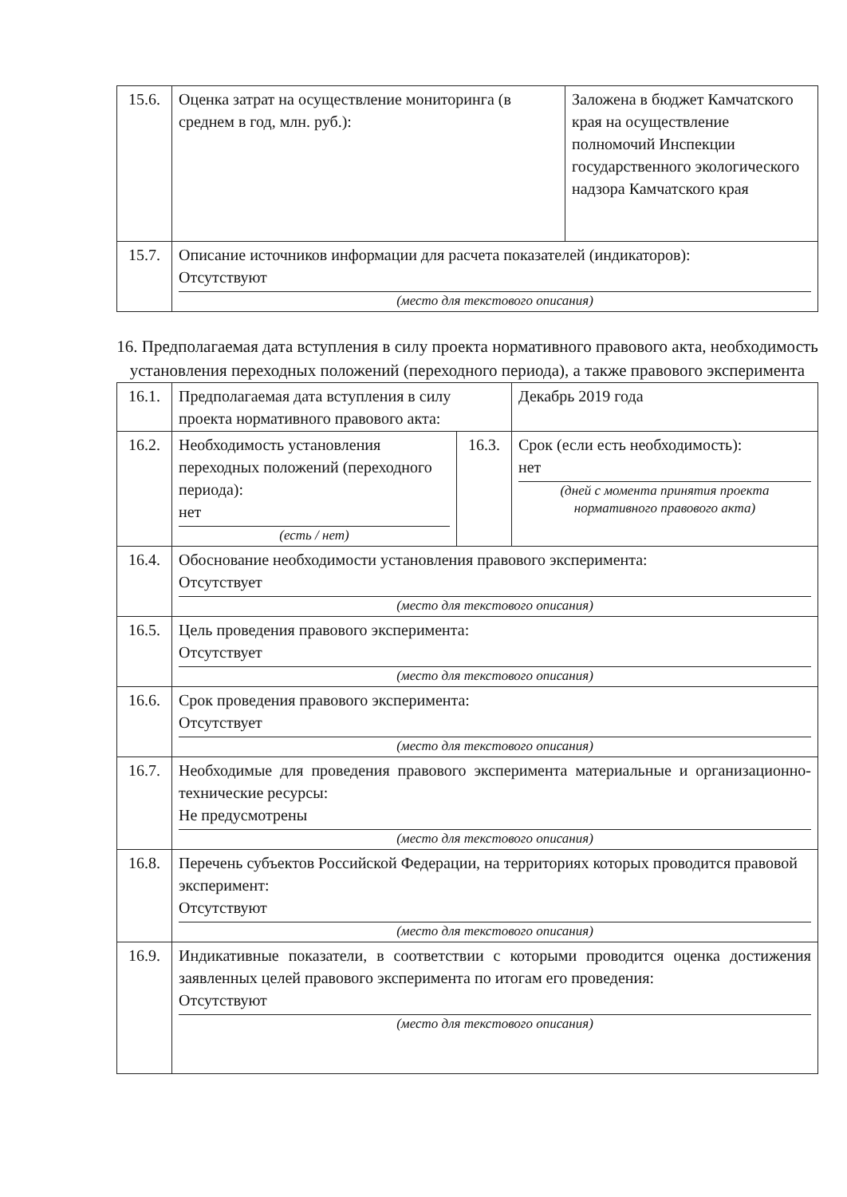| 15.6. | Оценка затрат на осуществление мониторинга (в среднем в год, млн. руб.): | Заложена в бюджет Камчатского края на осуществление полномочий Инспекции государственного экологического надзора Камчатского края |
| 15.7. | Описание источников информации для расчета показателей (индикаторов): Отсутствуют (место для текстового описания) | |
16. Предполагаемая дата вступления в силу проекта нормативного правового акта, необходимость установления переходных положений (переходного периода), а также правового эксперимента
| 16.1. | Предполагаемая дата вступления в силу проекта нормативного правового акта: | | Декабрь 2019 года |
| 16.2. | Необходимость установления переходных положений (переходного периода): нет (есть / нет) | 16.3. | Срок (если есть необходимость): нет (дней с момента принятия проекта нормативного правового акта) |
| 16.4. | Обоснование необходимости установления правового эксперимента: Отсутствует (место для текстового описания) | | |
| 16.5. | Цель проведения правового эксперимента: Отсутствует (место для текстового описания) | | |
| 16.6. | Срок проведения правового эксперимента: Отсутствует (место для текстового описания) | | |
| 16.7. | Необходимые для проведения правового эксперимента материальные и организационно-технические ресурсы: Не предусмотрены (место для текстового описания) | | |
| 16.8. | Перечень субъектов Российской Федерации, на территориях которых проводится правовой эксперимент: Отсутствуют (место для текстового описания) | | |
| 16.9. | Индикативные показатели, в соответствии с которыми проводится оценка достижения заявленных целей правового эксперимента по итогам его проведения: Отсутствуют (место для текстового описания) | | |